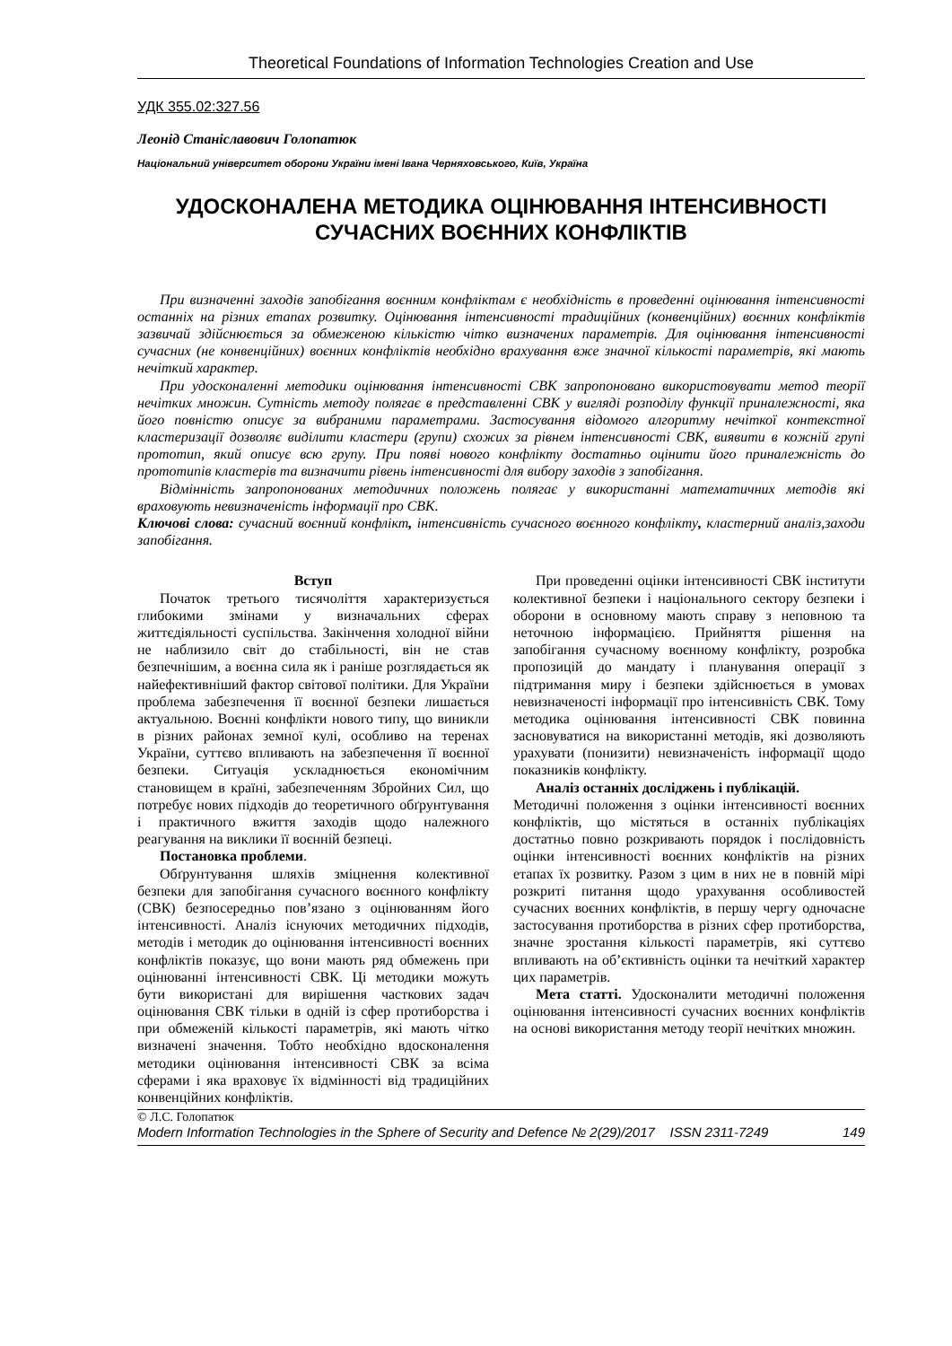Theoretical Foundations of Information Technologies Creation and Use
УДК 355.02:327.56
Леонід Станіславович Голопатюк
Національний університет оборони України імені Івана Черняховського, Київ, Україна
УДОСКОНАЛЕНА МЕТОДИКА ОЦІНЮВАННЯ ІНТЕНСИВНОСТІ
СУЧАСНИХ ВОЄННИХ КОНФЛІКТІВ
При визначенні заходів запобігання воєнним конфліктам є необхідність в проведенні оцінювання інтенсивності останніх на різних етапах розвитку. Оцінювання інтенсивності традиційних (конвенційних) воєнних конфліктів зазвичай здійснюється за обмеженою кількістю чітко визначених параметрів. Для оцінювання інтенсивності сучасних (не конвенційних) воєнних конфліктів необхідно врахування вже значної кількості параметрів, які мають нечіткий характер.
При удосконаленні методики оцінювання інтенсивності СВК запропоновано використовувати метод теорії нечітких множин. Сутність методу полягає в представленні СВК у вигляді розподілу функції приналежності, яка його повністю описує за вибраними параметрами. Застосування відомого алгоритму нечіткої контекстної кластеризації дозволяє виділити кластери (групи) схожих за рівнем інтенсивності СВК, виявити в кожній групі прототип, який описує всю групу. При появі нового конфлікту достатньо оцінити його приналежність до прототипів кластерів та визначити рівень інтенсивності для вибору заходів з запобігання.
Відмінність запропонованих методичних положень полягає у використанні математичних методів які враховують невизначеність інформації про СВК.
Ключові слова: сучасний воєнний конфлікт, інтенсивність сучасного воєнного конфлікту, кластерний аналіз,заходи запобігання.
Вступ
Початок третього тисячоліття характеризується глибокими змінами у визначальних сферах життєдіяльності суспільства. Закінчення холодної війни не наблизило світ до стабільності, він не став безпечнішим, а воєнна сила як і раніше розглядається як найефективніший фактор світової політики. Для України проблема забезпечення її воєнної безпеки лишається актуальною. Воєнні конфлікти нового типу, що виникли в різних районах земної кулі, особливо на теренах України, суттєво впливають на забезпечення її воєнної безпеки. Ситуація ускладнюється економічним становищем в країні, забезпеченням Збройних Сил, що потребує нових підходів до теоретичного обґрунтування і практичного вжиття заходів щодо належного реагування на виклики її воєнній безпеці.
Постановка проблеми.
Обґрунтування шляхів зміцнення колективної безпеки для запобігання сучасного воєнного конфлікту (СВК) безпосередньо пов’язано з оцінюванням його інтенсивності. Аналіз існуючих методичних підходів, методів і методик до оцінювання інтенсивності воєнних конфліктів показує, що вони мають ряд обмежень при оцінюванні інтенсивності СВК. Ці методики можуть бути використані для вирішення часткових задач оцінювання СВК тільки в одній із сфер протиборства і при обмеженій кількості параметрів, які мають чітко визначені значення. Тобто необхідно вдосконалення методики оцінювання інтенсивності СВК за всіма сферами і яка враховує їх відмінності від традиційних конвенційних конфліктів.
При проведенні оцінки інтенсивності СВК інститути колективної безпеки і національного сектору безпеки і оборони в основному мають справу з неповною та неточною інформацією. Прийняття рішення на запобігання сучасному воєнному конфлікту, розробка пропозицій до мандату і планування операції з підтримання миру і безпеки здійснюється в умовах невизначеності інформації про інтенсивність СВК. Тому методика оцінювання інтенсивності СВК повинна засновуватися на використанні методів, які дозволяють урахувати (понизити) невизначеність інформації щодо показників конфлікту.
Аналіз останніх досліджень і публікацій.
Методичні положення з оцінки інтенсивності воєнних конфліктів, що містяться в останніх публікаціях достатньо повно розкривають порядок і послідовність оцінки інтенсивності воєнних конфліктів на різних етапах їх розвитку. Разом з цим в них не в повній мірі розкриті питання щодо урахування особливостей сучасних воєнних конфліктів, в першу чергу одночасне застосування протиборства в різних сфер протиборства, значне зростання кількості параметрів, які суттєво впливають на об’єктивність оцінки та нечіткий характер цих параметрів.
Мета статті. Удосконалити методичні положення оцінювання інтенсивності сучасних воєнних конфліктів на основі використання методу теорії нечітких множин.
© Л.С. Голопатюк
Modern Information Technologies in the Sphere of Security and Defence № 2(29)/2017 ISSN 2311-7249 149